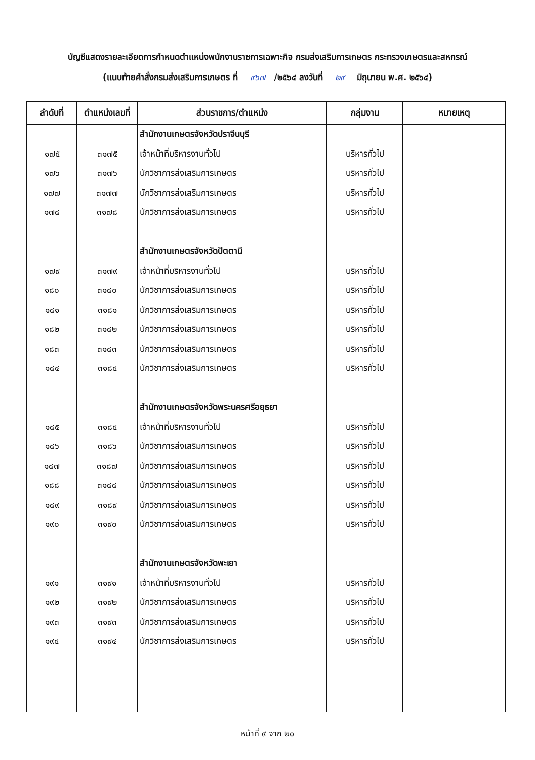บัญชีแสดงรายละเอียดการกำหนดตำแหน่งพนักงานราชการเฉพาะกิจ กรมส่งเสริมการเกษตร กระทรวงเกษตรและสหกรณ์
(แนบท้ายคำสั่งกรมส่งเสริมการเกษตร ที่ ๙๖๗ /๒๕๖๔ ลงวันที่ ๒๙ มิถุนายน พ.ศ. ๒๕๖๔)
| ลำดับที่ | ตำแหน่งเลขที่ | ส่วนราชการ/ตำแหน่ง | กลุ่มงาน | หมายเหตุ |
| --- | --- | --- | --- | --- |
| | | สำนักงานเกษตรจังหวัดปราจีนบุรี | | |
| ๑๗๕ | ๓๑๗๕ | เจ้าหน้าที่บริหารงานทั่วไป | บริหารทั่วไป | |
| ๑๗๖ | ๓๑๗๖ | นักวิชาการส่งเสริมการเกษตร | บริหารทั่วไป | |
| ๑๗๗ | ๓๑๗๗ | นักวิชาการส่งเสริมการเกษตร | บริหารทั่วไป | |
| ๑๗๘ | ๓๑๗๘ | นักวิชาการส่งเสริมการเกษตร | บริหารทั่วไป | |
| | | สำนักงานเกษตรจังหวัดปัตตานี | | |
| ๑๗๙ | ๓๑๗๙ | เจ้าหน้าที่บริหารงานทั่วไป | บริหารทั่วไป | |
| ๑๘๐ | ๓๑๘๐ | นักวิชาการส่งเสริมการเกษตร | บริหารทั่วไป | |
| ๑๘๑ | ๓๑๘๑ | นักวิชาการส่งเสริมการเกษตร | บริหารทั่วไป | |
| ๑๘๒ | ๓๑๘๒ | นักวิชาการส่งเสริมการเกษตร | บริหารทั่วไป | |
| ๑๘๓ | ๓๑๘๓ | นักวิชาการส่งเสริมการเกษตร | บริหารทั่วไป | |
| ๑๘๔ | ๓๑๘๔ | นักวิชาการส่งเสริมการเกษตร | บริหารทั่วไป | |
| | | สำนักงานเกษตรจังหวัดพระนครศรีอยุธยา | | |
| ๑๘๕ | ๓๑๘๕ | เจ้าหน้าที่บริหารงานทั่วไป | บริหารทั่วไป | |
| ๑๘๖ | ๓๑๘๖ | นักวิชาการส่งเสริมการเกษตร | บริหารทั่วไป | |
| ๑๘๗ | ๓๑๘๗ | นักวิชาการส่งเสริมการเกษตร | บริหารทั่วไป | |
| ๑๘๘ | ๓๑๘๘ | นักวิชาการส่งเสริมการเกษตร | บริหารทั่วไป | |
| ๑๘๙ | ๓๑๘๙ | นักวิชาการส่งเสริมการเกษตร | บริหารทั่วไป | |
| ๑๙๐ | ๓๑๙๐ | นักวิชาการส่งเสริมการเกษตร | บริหารทั่วไป | |
| | | สำนักงานเกษตรจังหวัดพะเยา | | |
| ๑๙๑ | ๓๑๙๑ | เจ้าหน้าที่บริหารงานทั่วไป | บริหารทั่วไป | |
| ๑๙๒ | ๓๑๙๒ | นักวิชาการส่งเสริมการเกษตร | บริหารทั่วไป | |
| ๑๙๓ | ๓๑๙๓ | นักวิชาการส่งเสริมการเกษตร | บริหารทั่วไป | |
| ๑๙๔ | ๓๑๙๔ | นักวิชาการส่งเสริมการเกษตร | บริหารทั่วไป | |
หน้าที่ ๙ จาก ๒๐